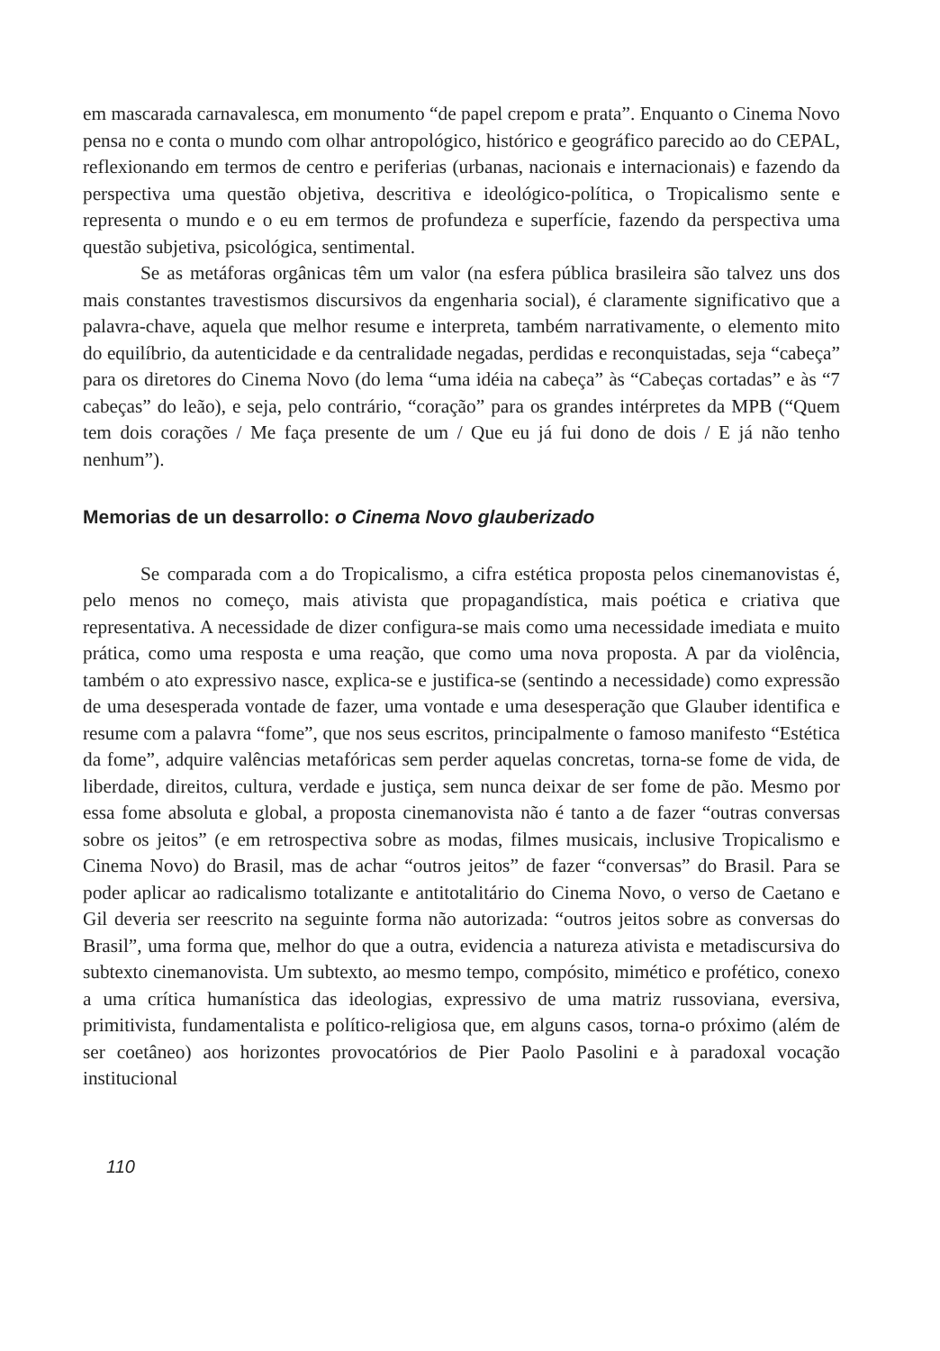em mascarada carnavalesca, em monumento “de papel crepom e prata”. Enquanto o Cinema Novo pensa no e conta o mundo com olhar antropológico, histórico e geográfico parecido ao do CEPAL, reflexionando em termos de centro e periferias (urbanas, nacionais e internacionais) e fazendo da perspectiva uma questão objetiva, descritiva e ideológico-política, o Tropicalismo sente e representa o mundo e o eu em termos de profundeza e superfície, fazendo da perspectiva uma questão subjetiva, psicológica, sentimental.
Se as metáforas orgânicas têm um valor (na esfera pública brasileira são talvez uns dos mais constantes travestismos discursivos da engenharia social), é claramente significativo que a palavra-chave, aquela que melhor resume e interpreta, também narrativamente, o elemento mito do equilíbrio, da autenticidade e da centralidade negadas, perdidas e reconquistadas, seja “cabeça” para os diretores do Cinema Novo (do lema “uma idéia na cabeça” às “Cabeças cortadas” e às “7 cabeças” do leão), e seja, pelo contrário, “coração” para os grandes intérpretes da MPB (“Quem tem dois corações / Me faça presente de um / Que eu já fui dono de dois / E já não tenho nenhum”).
Memorias de un desarrollo: o Cinema Novo glauberizado
Se comparada com a do Tropicalismo, a cifra estética proposta pelos cinemanovistas é, pelo menos no começo, mais ativista que propagandística, mais poética e criativa que representativa. A necessidade de dizer configura-se mais como uma necessidade imediata e muito prática, como uma resposta e uma reação, que como uma nova proposta. A par da violência, também o ato expressivo nasce, explica-se e justifica-se (sentindo a necessidade) como expressão de uma desesperada vontade de fazer, uma vontade e uma desesperação que Glauber identifica e resume com a palavra “fome”, que nos seus escritos, principalmente o famoso manifesto “Estética da fome”, adquire valências metafóricas sem perder aquelas concretas, torna-se fome de vida, de liberdade, direitos, cultura, verdade e justiça, sem nunca deixar de ser fome de pão. Mesmo por essa fome absoluta e global, a proposta cinemanovista não é tanto a de fazer “outras conversas sobre os jeitos” (e em retrospectiva sobre as modas, filmes musicais, inclusive Tropicalismo e Cinema Novo) do Brasil, mas de achar “outros jeitos” de fazer “conversas” do Brasil. Para se poder aplicar ao radicalismo totalizante e antitotalitário do Cinema Novo, o verso de Caetano e Gil deveria ser reescrito na seguinte forma não autorizada: “outros jeitos sobre as conversas do Brasil”, uma forma que, melhor do que a outra, evidencia a natureza ativista e metadiscursiva do subtexto cinemanovista. Um subtexto, ao mesmo tempo, compósito, mimético e profético, conexo a uma crítica humanística das ideologias, expressivo de uma matriz russoviana, eversiva, primitivista, fundamentalista e político-religiosa que, em alguns casos, torna-o próximo (além de ser coetâneo) aos horizontes provocatórios de Pier Paolo Pasolini e à paradoxal vocação institucional
110